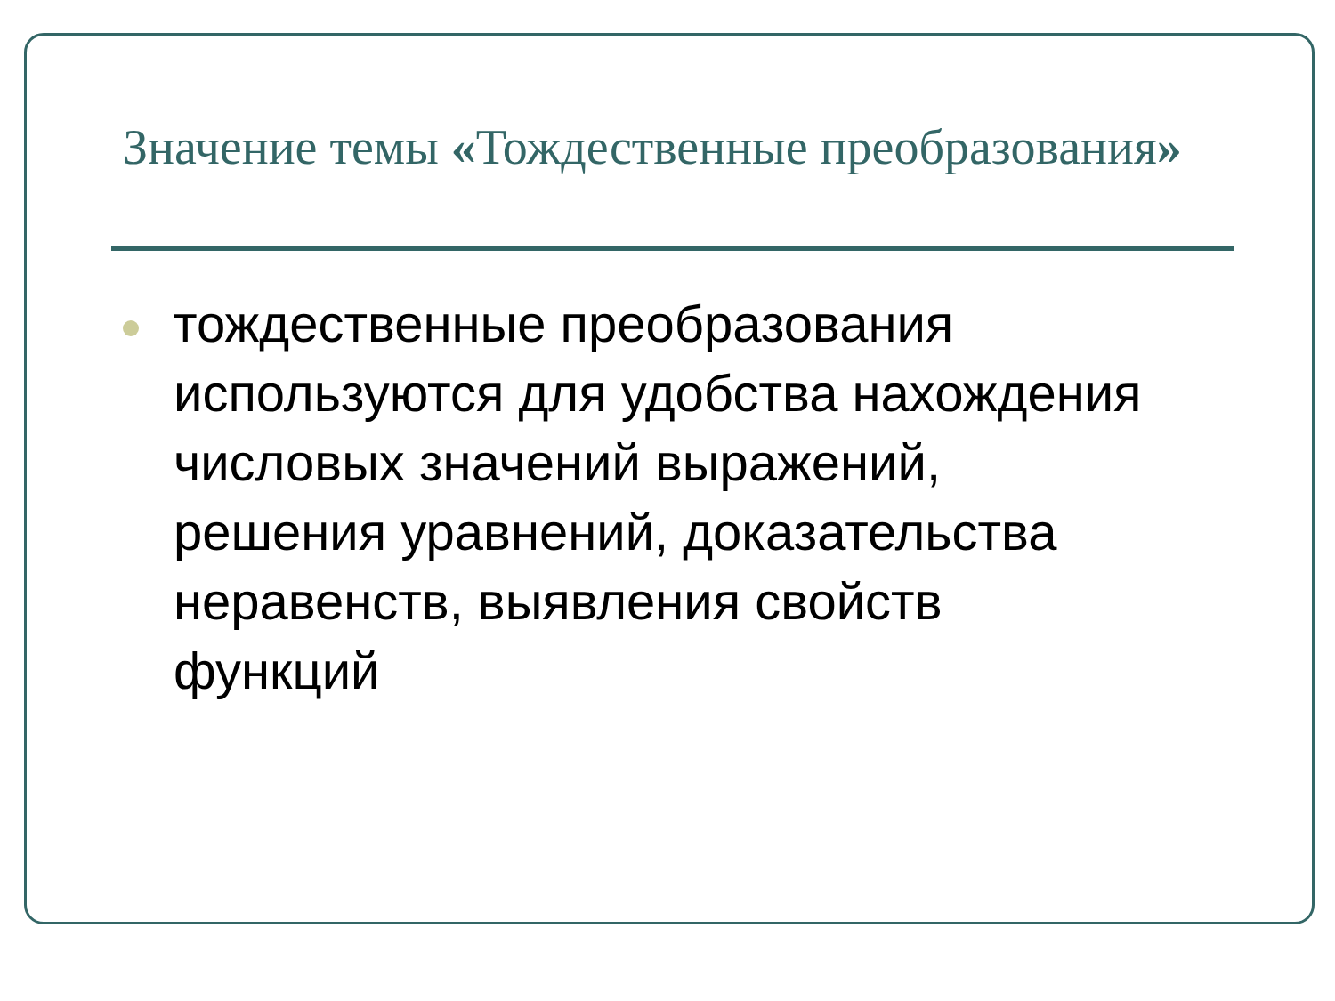Значение темы «Тождественные преобразования»
тождественные преобразования используются для удобства нахождения числовых значений выражений, решения уравнений, доказательства неравенств, выявления свойств функций